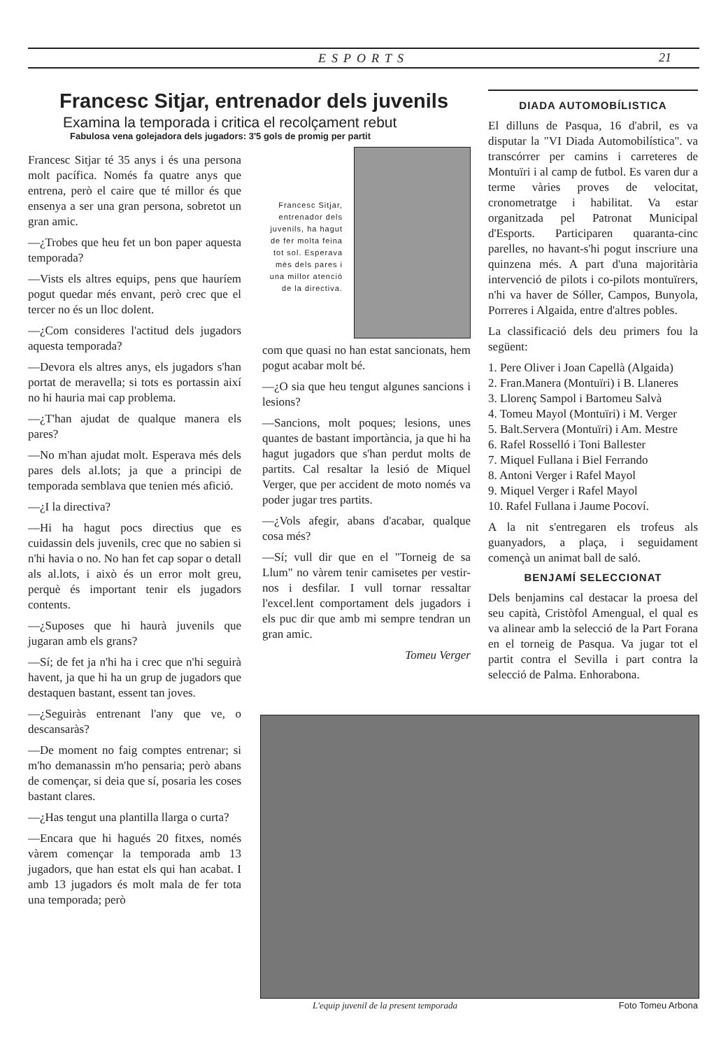ESPORTS 21
Francesc Sitjar, entrenador dels juvenils
Examina la temporada i critica el recolçament rebut
Fabulosa vena golejadora dels jugadors: 3'5 gols de promig per partit
Francesc Sitjar té 35 anys i és una persona molt pacífica. Només fa quatre anys que entrena, però el caire que té millor és que ensenya a ser una gran persona, sobretot un gran amic.
—¿Trobes que heu fet un bon paper aquesta temporada?
—Vists els altres equips, pens que hauríem pogut quedar més envant, però crec que el tercer no és un lloc dolent.
—¿Com consideres l'actitud dels jugadors aquesta temporada?
—Devora els altres anys, els jugadors s'han portat de meravella; si tots es portassin així no hi hauria mai cap problema.
—¿T'han ajudat de qualque manera els pares?
—No m'han ajudat molt. Esperava més dels pares dels al.lots; ja que a principi de temporada semblava que tenien més afició.
—¿I la directiva?
—Hi ha hagut pocs directius que es cuidassin dels juvenils, crec que no sabien si n'hi havia o no. No han fet cap sopar o detall als al.lots, i això és un error molt greu, perquè és important tenir els jugadors contents.
—¿Suposes que hi haurà juvenils que jugaran amb els grans?
—Sí; de fet ja n'hi ha i crec que n'hi seguirà havent, ja que hi ha un grup de jugadors que destaquen bastant, essent tan joves.
—¿Seguiràs entrenant l'any que ve, o descansaràs?
—De moment no faig comptes entrenar; si m'ho demanassin m'ho pensaria; però abans de començar, si deia que sí, posaria les coses bastant clares.
—¿Has tengut una plantilla llarga o curta?
—Encara que hi hagués 20 fitxes, només vàrem començar la temporada amb 13 jugadors, que han estat els qui han acabat. I amb 13 jugadors és molt mala de fer tota una temporada; però
Francesc Sitjar, entrenador dels juvenils, ha hagut de fer molta feina tot sol. Esperava més dels pares i una millor atenció de la directiva.
com que quasi no han estat sancionats, hem pogut acabar molt bé.
—¿O sia que heu tengut algunes sancions i lesions?
—Sancions, molt poques; lesions, unes quantes de bastant importància, ja que hi ha hagut jugadors que s'han perdut molts de partits. Cal resaltar la lesió de Miquel Verger, que per accident de moto només va poder jugar tres partits.
—¿Vols afegir, abans d'acabar, qualque cosa més?
—Sí; vull dir que en el "Torneig de sa Llum" no vàrem tenir camisetes per vestir-nos i desfilar. I vull tornar ressaltar l'excel.lent comportament dels jugadors i els puc dir que amb mi sempre tendran un gran amic.
Tomeu Verger
DIADA AUTOMOBÍLISTICA
El dilluns de Pasqua, 16 d'abril, es va disputar la "VI Diada Automobilística". va transcórrer per camins i carreteres de Montuïri i al camp de futbol. Es varen dur a terme vàries proves de velocitat, cronometratge i habilitat. Va estar organitzada pel Patronat Municipal d'Esports. Participaren quaranta-cinc parelles, no havant-s'hi pogut inscriure una quinzena més. A part d'una majoritària intervenció de pilots i co-pilots montuïrers, n'hi va haver de Sóller, Campos, Bunyola, Porreres i Algaida, entre d'altres pobles.
La classificació dels deu primers fou la següent:
1. Pere Oliver i Joan Capellà (Algaida)
2. Fran.Manera (Montuïri) i B. Llaneres
3. Llorenç Sampol i Bartomeu Salvà
4. Tomeu Mayol (Montuïri) i M. Verger
5. Balt.Servera (Montuïri) i Am. Mestre
6. Rafel Rosselló i Toni Ballester
7. Miquel Fullana i Biel Ferrando
8. Antoni Verger i Rafel Mayol
9. Miquel Verger i Rafel Mayol
10. Rafel Fullana i Jaume Pocoví.
A la nit s'entregaren els trofeus als guanyadors, a plaça, i seguidament començà un animat ball de saló.
BENJAMÍ SELECCIONAT
Dels benjamins cal destacar la proesa del seu capità, Cristòfol Amengual, el qual es va alinear amb la selecció de la Part Forana en el torneig de Pasqua. Va jugar tot el partit contra el Sevilla i part contra la selecció de Palma. Enhorabona.
L'equip juvenil de la present temporada Foto Tomeu Arbona